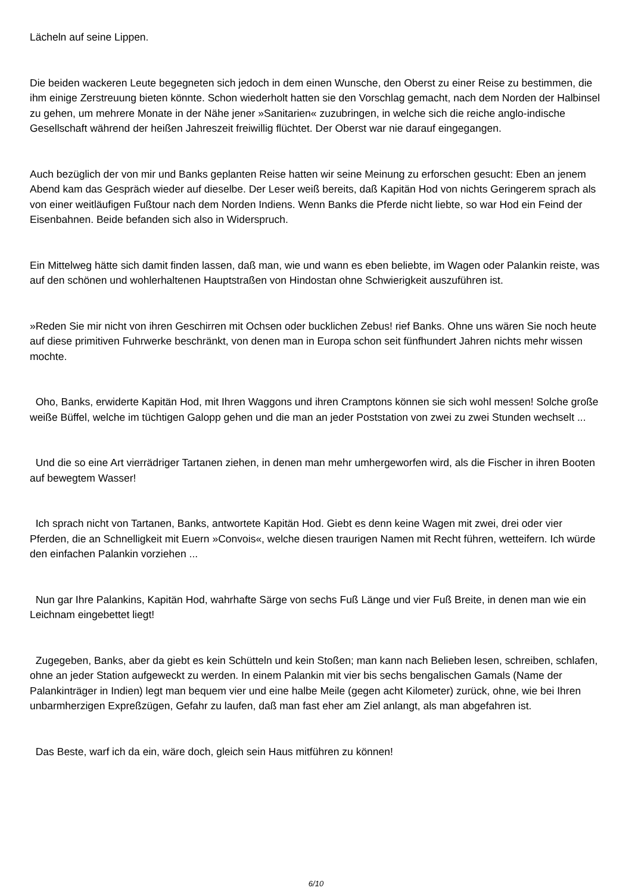Lächeln auf seine Lippen.
Die beiden wackeren Leute begegneten sich jedoch in dem einen Wunsche, den Oberst zu einer Reise zu bestimmen, die ihm einige Zerstreuung bieten könnte. Schon wiederholt hatten sie den Vorschlag gemacht, nach dem Norden der Halbinsel zu gehen, um mehrere Monate in der Nähe jener »Sanitarien« zuzubringen, in welche sich die reiche anglo-indische Gesellschaft während der heißen Jahreszeit freiwillig flüchtet. Der Oberst war nie darauf eingegangen.
Auch bezüglich der von mir und Banks geplanten Reise hatten wir seine Meinung zu erforschen gesucht: Eben an jenem Abend kam das Gespräch wieder auf dieselbe. Der Leser weiß bereits, daß Kapitän Hod von nichts Geringerem sprach als von einer weitläufigen Fußtour nach dem Norden Indiens. Wenn Banks die Pferde nicht liebte, so war Hod ein Feind der Eisenbahnen. Beide befanden sich also in Widerspruch.
Ein Mittelweg hätte sich damit finden lassen, daß man, wie und wann es eben beliebte, im Wagen oder Palankin reiste, was auf den schönen und wohlerhaltenen Hauptstraßen von Hindostan ohne Schwierigkeit auszuführen ist.
»Reden Sie mir nicht von ihren Geschirren mit Ochsen oder bucklichen Zebus! rief Banks. Ohne uns wären Sie noch heute auf diese primitiven Fuhrwerke beschränkt, von denen man in Europa schon seit fünfhundert Jahren nichts mehr wissen mochte.
Oho, Banks, erwiderte Kapitän Hod, mit Ihren Waggons und ihren Cramptons können sie sich wohl messen! Solche große weiße Büffel, welche im tüchtigen Galopp gehen und die man an jeder Poststation von zwei zu zwei Stunden wechselt ...
Und die so eine Art vierrädriger Tartanen ziehen, in denen man mehr umhergeworfen wird, als die Fischer in ihren Booten auf bewegtem Wasser!
Ich sprach nicht von Tartanen, Banks, antwortete Kapitän Hod. Giebt es denn keine Wagen mit zwei, drei oder vier Pferden, die an Schnelligkeit mit Euern »Convois«, welche diesen traurigen Namen mit Recht führen, wetteifern. Ich würde den einfachen Palankin vorziehen ...
Nun gar Ihre Palankins, Kapitän Hod, wahrhafte Särge von sechs Fuß Länge und vier Fuß Breite, in denen man wie ein Leichnam eingebettet liegt!
Zugegeben, Banks, aber da giebt es kein Schütteln und kein Stoßen; man kann nach Belieben lesen, schreiben, schlafen, ohne an jeder Station aufgeweckt zu werden. In einem Palankin mit vier bis sechs bengalischen Gamals (Name der Palankinträger in Indien) legt man bequem vier und eine halbe Meile (gegen acht Kilometer) zurück, ohne, wie bei Ihren unbarmherzigen Expreßzügen, Gefahr zu laufen, daß man fast eher am Ziel anlangt, als man abgefahren ist.
Das Beste, warf ich da ein, wäre doch, gleich sein Haus mitführen zu können!
6/10